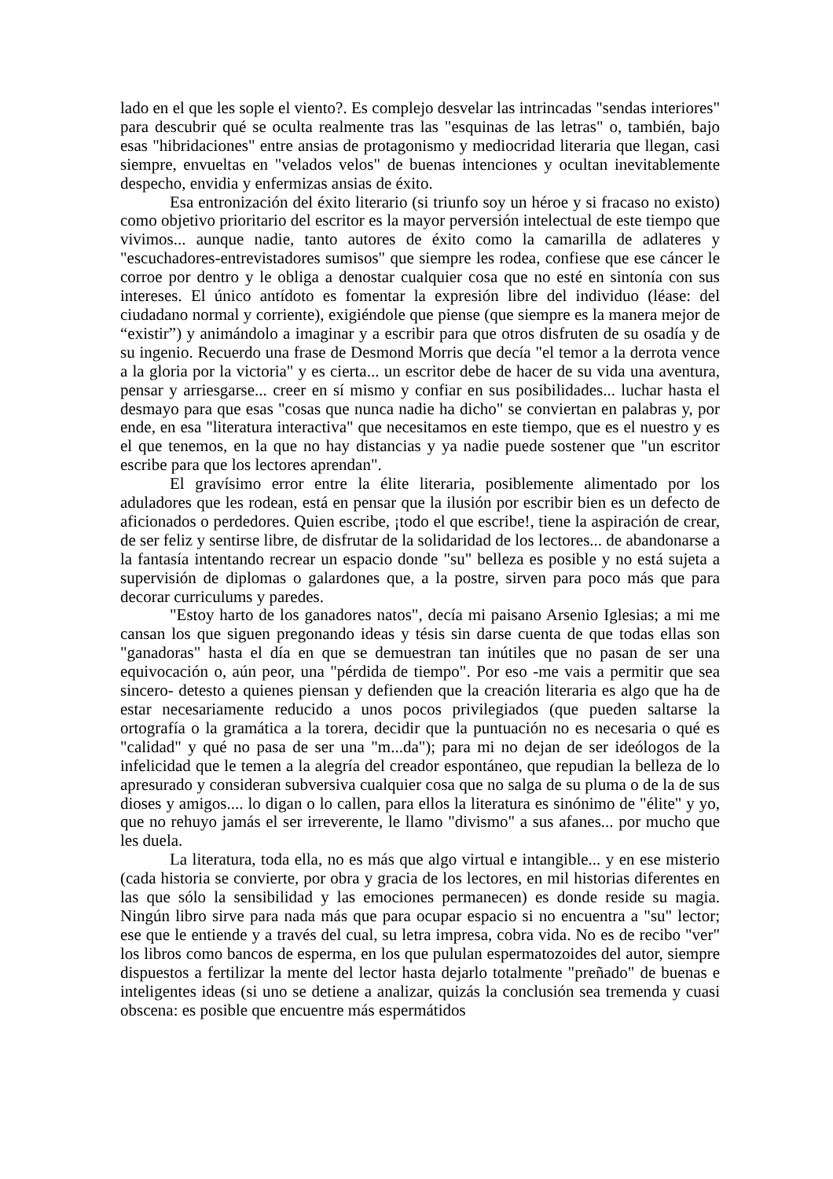lado en el que les sople el viento?. Es complejo desvelar las intrincadas "sendas interiores" para descubrir qué se oculta realmente tras las "esquinas de las letras" o, también, bajo esas "hibridaciones" entre ansias de protagonismo y mediocridad literaria que llegan, casi siempre, envueltas en "velados velos" de buenas intenciones y ocultan inevitablemente despecho, envidia y enfermizas ansias de éxito.
Esa entronización del éxito literario (si triunfo soy un héroe y si fracaso no existo) como objetivo prioritario del escritor es la mayor perversión intelectual de este tiempo que vivimos... aunque nadie, tanto autores de éxito como la camarilla de adlateres y "escuchadores-entrevistadores sumisos" que siempre les rodea, confiese que ese cáncer le corroe por dentro y le obliga a denostar cualquier cosa que no esté en sintonía con sus intereses. El único antídoto es fomentar la expresión libre del individuo (léase: del ciudadano normal y corriente), exigiéndole que piense (que siempre es la manera mejor de “existir”) y animándolo a imaginar y a escribir para que otros disfruten de su osadía y de su ingenio. Recuerdo una frase de Desmond Morris que decía "el temor a la derrota vence a la gloria por la victoria" y es cierta... un escritor debe de hacer de su vida una aventura, pensar y arriesgarse... creer en sí mismo y confiar en sus posibilidades... luchar hasta el desmayo para que esas "cosas que nunca nadie ha dicho" se conviertan en palabras y, por ende, en esa "literatura interactiva" que necesitamos en este tiempo, que es el nuestro y es el que tenemos, en la que no hay distancias y ya nadie puede sostener que "un escritor escribe para que los lectores aprendan".
El gravísimo error entre la élite literaria, posiblemente alimentado por los aduladores que les rodean, está en pensar que la ilusión por escribir bien es un defecto de aficionados o perdedores. Quien escribe, ¡todo el que escribe!, tiene la aspiración de crear, de ser feliz y sentirse libre, de disfrutar de la solidaridad de los lectores... de abandonarse a la fantasía intentando recrear un espacio donde "su" belleza es posible y no está sujeta a supervisión de diplomas o galardones que, a la postre, sirven para poco más que para decorar curriculums y paredes.
"Estoy harto de los ganadores natos", decía mi paisano Arsenio Iglesias; a mi me cansan los que siguen pregonando ideas y tésis sin darse cuenta de que todas ellas son "ganadoras" hasta el día en que se demuestran tan inútiles que no pasan de ser una equivocación o, aún peor, una "pérdida de tiempo". Por eso -me vais a permitir que sea sincero- detesto a quienes piensan y defienden que la creación literaria es algo que ha de estar necesariamente reducido a unos pocos privilegiados (que pueden saltarse la ortografía o la gramática a la torera, decidir que la puntuación no es necesaria o qué es "calidad" y qué no pasa de ser una "m...da"); para mi no dejan de ser ideólogos de la infelicidad que le temen a la alegría del creador espontáneo, que repudian la belleza de lo apresurado y consideran subversiva cualquier cosa que no salga de su pluma o de la de sus dioses y amigos.... lo digan o lo callen, para ellos la literatura es sinónimo de "élite" y yo, que no rehuyo jamás el ser irreverente, le llamo "divismo" a sus afanes... por mucho que les duela.
La literatura, toda ella, no es más que algo virtual e intangible... y en ese misterio (cada historia se convierte, por obra y gracia de los lectores, en mil historias diferentes en las que sólo la sensibilidad y las emociones permanecen) es donde reside su magia. Ningún libro sirve para nada más que para ocupar espacio si no encuentra a "su" lector; ese que le entiende y a través del cual, su letra impresa, cobra vida. No es de recibo "ver" los libros como bancos de esperma, en los que pululan espermatozoides del autor, siempre dispuestos a fertilizar la mente del lector hasta dejarlo totalmente "preñado" de buenas e inteligentes ideas (si uno se detiene a analizar, quizás la conclusión sea tremenda y cuasi obscena: es posible que encuentre más espermátidos